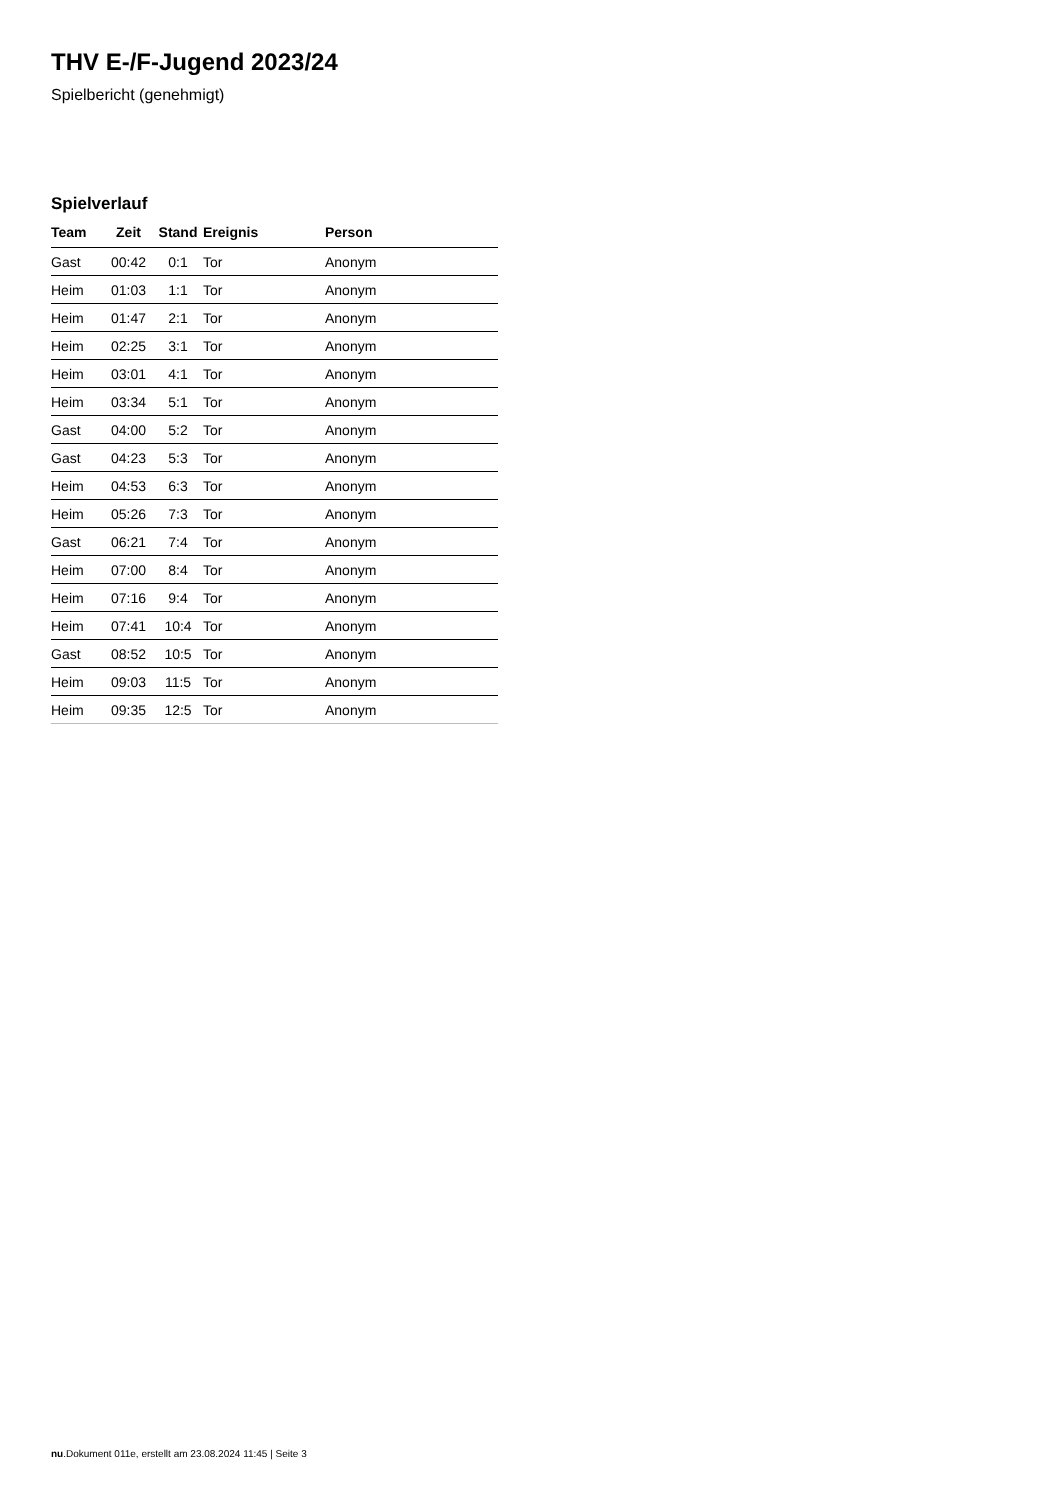THV E-/F-Jugend 2023/24
Spielbericht (genehmigt)
Spielverlauf
| Team | Zeit | Stand | Ereignis | Person |
| --- | --- | --- | --- | --- |
| Gast | 00:42 | 0:1 | Tor | Anonym |
| Heim | 01:03 | 1:1 | Tor | Anonym |
| Heim | 01:47 | 2:1 | Tor | Anonym |
| Heim | 02:25 | 3:1 | Tor | Anonym |
| Heim | 03:01 | 4:1 | Tor | Anonym |
| Heim | 03:34 | 5:1 | Tor | Anonym |
| Gast | 04:00 | 5:2 | Tor | Anonym |
| Gast | 04:23 | 5:3 | Tor | Anonym |
| Heim | 04:53 | 6:3 | Tor | Anonym |
| Heim | 05:26 | 7:3 | Tor | Anonym |
| Gast | 06:21 | 7:4 | Tor | Anonym |
| Heim | 07:00 | 8:4 | Tor | Anonym |
| Heim | 07:16 | 9:4 | Tor | Anonym |
| Heim | 07:41 | 10:4 | Tor | Anonym |
| Gast | 08:52 | 10:5 | Tor | Anonym |
| Heim | 09:03 | 11:5 | Tor | Anonym |
| Heim | 09:35 | 12:5 | Tor | Anonym |
nu.Dokument 011e, erstellt am 23.08.2024 11:45 | Seite 3